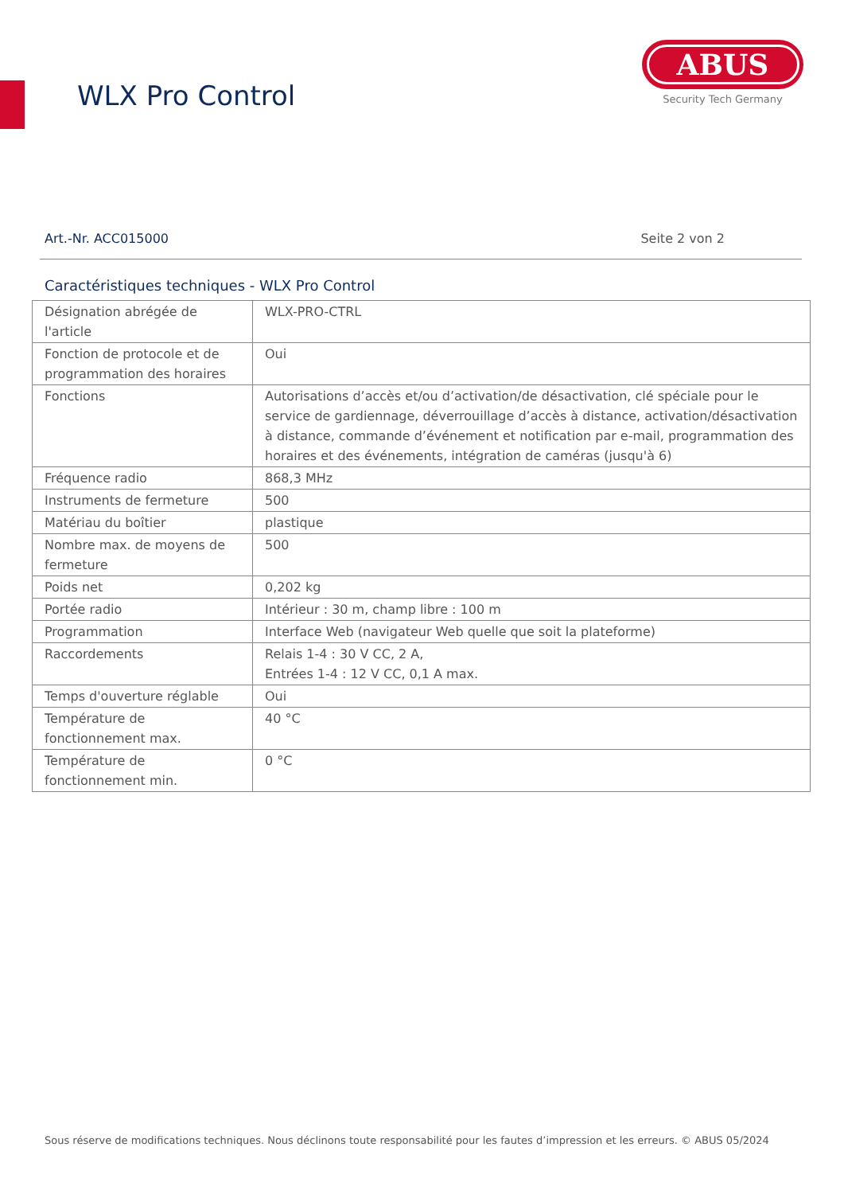WLX Pro Control
ABUS
Security Tech Germany
Art.-Nr. ACC015000 Seite 2 von 2
Caractéristiques techniques - WLX Pro Control
| Désignation abrégée de l'article | WLX-PRO-CTRL |
| Fonction de protocole et de programmation des horaires | Oui |
| Fonctions | Autorisations d’accès et/ou d’activation/de désactivation, clé spéciale pour le service de gardiennage, déverrouillage d’accès à distance, activation/désactivation à distance, commande d’événement et notification par e-mail, programmation des horaires et des événements, intégration de caméras (jusqu'à 6) |
| Fréquence radio | 868,3 MHz |
| Instruments de fermeture | 500 |
| Matériau du boîtier | plastique |
| Nombre max. de moyens de fermeture | 500 |
| Poids net | 0,202 kg |
| Portée radio | Intérieur : 30 m, champ libre : 100 m |
| Programmation | Interface Web (navigateur Web quelle que soit la plateforme) |
| Raccordements | Relais 1-4 : 30 V CC, 2 A, Entrées 1-4 : 12 V CC, 0,1 A max. |
| Temps d'ouverture réglable | Oui |
| Température de fonctionnement max. | 40 °C |
| Température de fonctionnement min. | 0 °C |
Sous réserve de modifications techniques. Nous déclinons toute responsabilité pour les fautes d’impression et les erreurs. © ABUS 05/2024